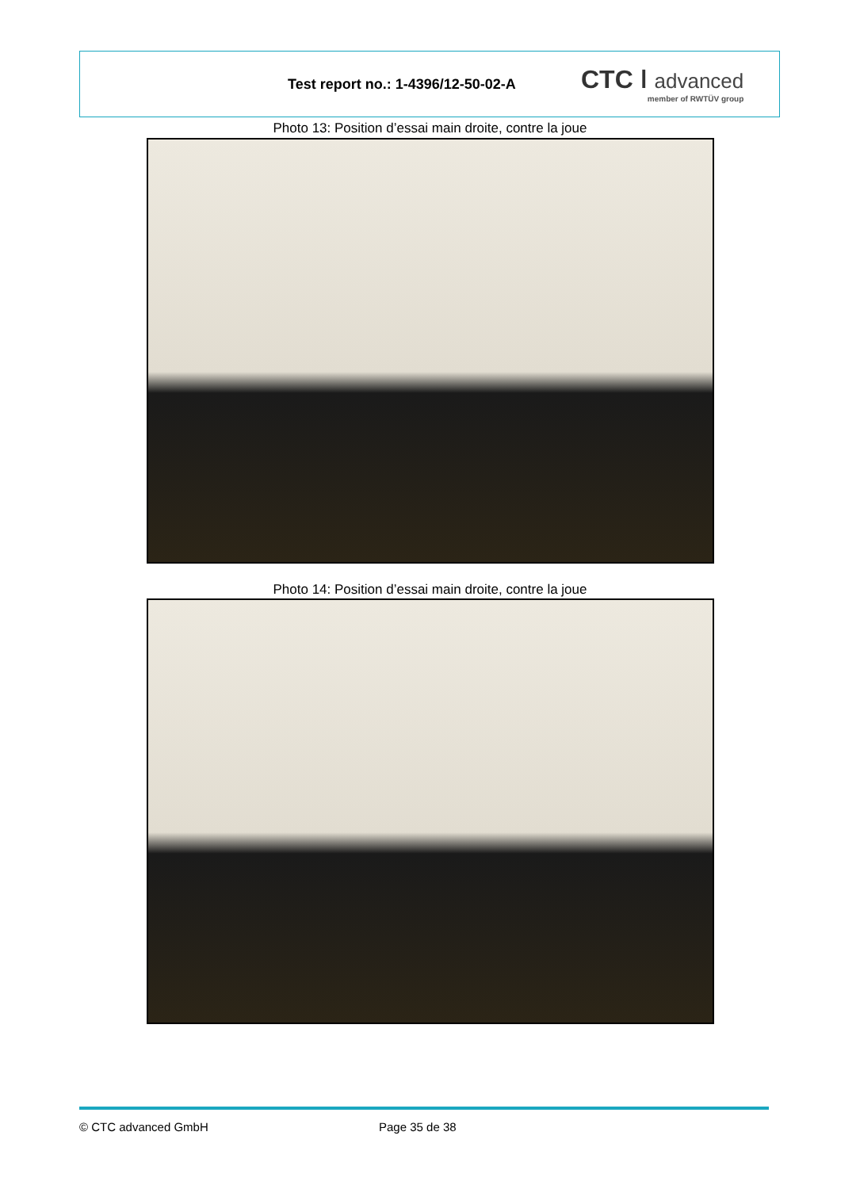Test report no.: 1-4396/12-50-02-A
CTC ǀ advanced
member of RWTÜV group
Photo 13: Position d’essai main droite, contre la joue
Photo 14: Position d’essai main droite, contre la joue
© CTC advanced GmbH Page 35 de 38